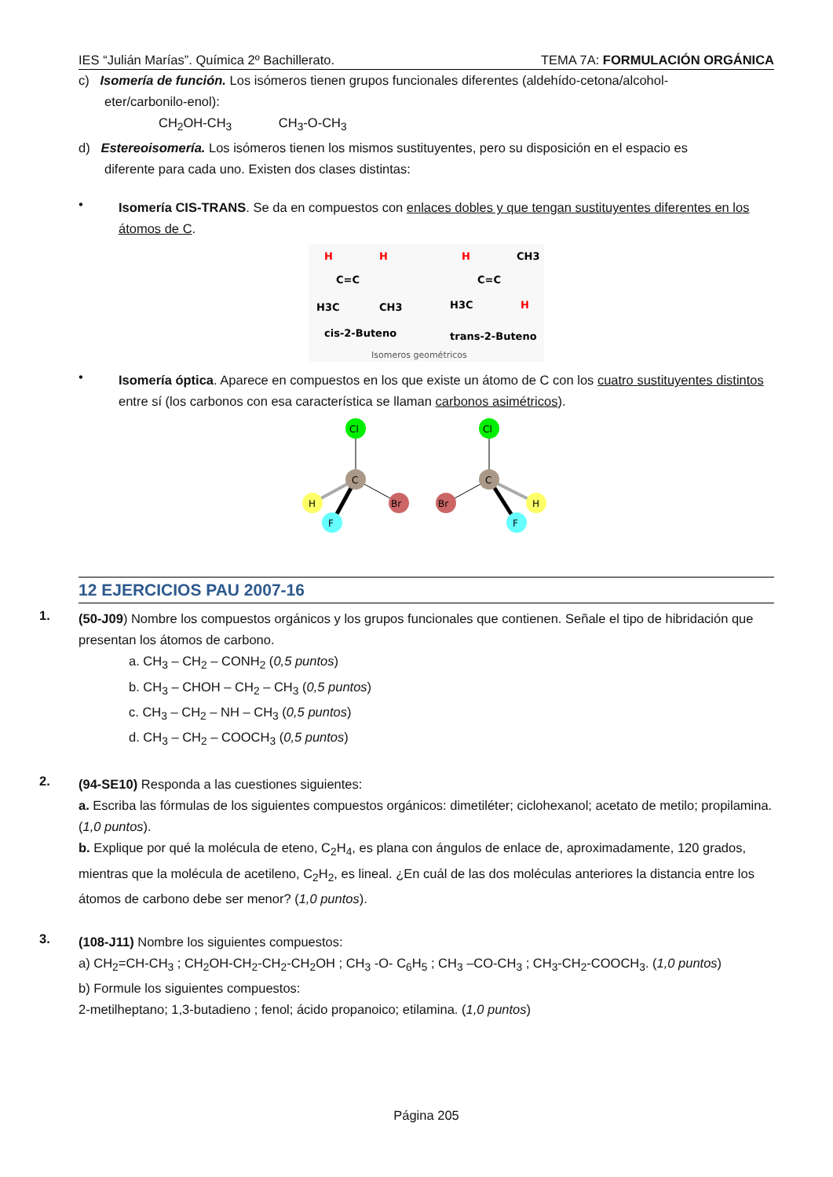IES “Julián Marías”. Química 2º Bachillerato. TEMA 7A: FORMULACIÓN ORGÁNICA
c) Isomería de función. Los isómeros tienen grupos funcionales diferentes (aldehído-cetona/alcohol-
eter/carbonilo-enol):
CH<sub>2</sub>OH-CH<sub>3</sub> CH<sub>3</sub>-O-CH<sub>3</sub>
d) Estereoisomería. Los isómeros tienen los mismos sustituyentes, pero su disposición en el espacio es
diferente para cada uno. Existen dos clases distintas:
•
Isomería CIS-TRANS. Se da en compuestos con enlaces dobles y que tengan sustituyentes diferentes en los átomos de C.
H
H
C=C
H3C
CH3
H
CH3
C=C
H3C
H
cis-2-Buteno
trans-2-Buteno
Isomeros geométricos
•
Isomería óptica. Aparece en compuestos en los que existe un átomo de C con los cuatro sustituyentes distintos entre sí (los carbonos con esa característica se llaman carbonos asimétricos).
Cl
C
H
Br
F
Cl
C
Br
H
F
12 EJERCICIOS PAU 2007-16
1.
(50-J09) Nombre los compuestos orgánicos y los grupos funcionales que contienen. Señale el tipo de hibridación que presentan los átomos de carbono.
a. CH<sub>3</sub> – CH<sub>2</sub> – CONH<sub>2</sub> (0,5 puntos)
b. CH<sub>3</sub> – CHOH – CH<sub>2</sub> – CH<sub>3</sub> (0,5 puntos)
c. CH<sub>3</sub> – CH<sub>2</sub> – NH – CH<sub>3</sub> (0,5 puntos)
d. CH<sub>3</sub> – CH<sub>2</sub> – COOCH<sub>3</sub> (0,5 puntos)
2.
(94-SE10) Responda a las cuestiones siguientes:
a. Escriba las fórmulas de los siguientes compuestos orgánicos: dimetiléter; ciclohexanol; acetato de metilo; propilamina. (1,0 puntos).
b. Explique por qué la molécula de eteno, C<sub>2</sub>H<sub>4</sub>, es plana con ángulos de enlace de, aproximadamente, 120 grados, mientras que la molécula de acetileno, C<sub>2</sub>H<sub>2</sub>, es lineal. ¿En cuál de las dos moléculas anteriores la distancia entre los átomos de carbono debe ser menor? (1,0 puntos).
3.
(108-J11) Nombre los siguientes compuestos:
a) CH<sub>2</sub>=CH-CH<sub>3</sub> ; CH<sub>2</sub>OH-CH<sub>2</sub>-CH<sub>2</sub>-CH<sub>2</sub>OH ; CH<sub>3</sub> -O- C<sub>6</sub>H<sub>5</sub> ; CH<sub>3</sub> –CO-CH<sub>3</sub> ; CH<sub>3</sub>-CH<sub>2</sub>-COOCH<sub>3</sub>. (1,0 puntos)
b) Formule los siguientes compuestos:
2-metilheptano; 1,3-butadieno ; fenol; ácido propanoico; etilamina. (1,0 puntos)
Página 205